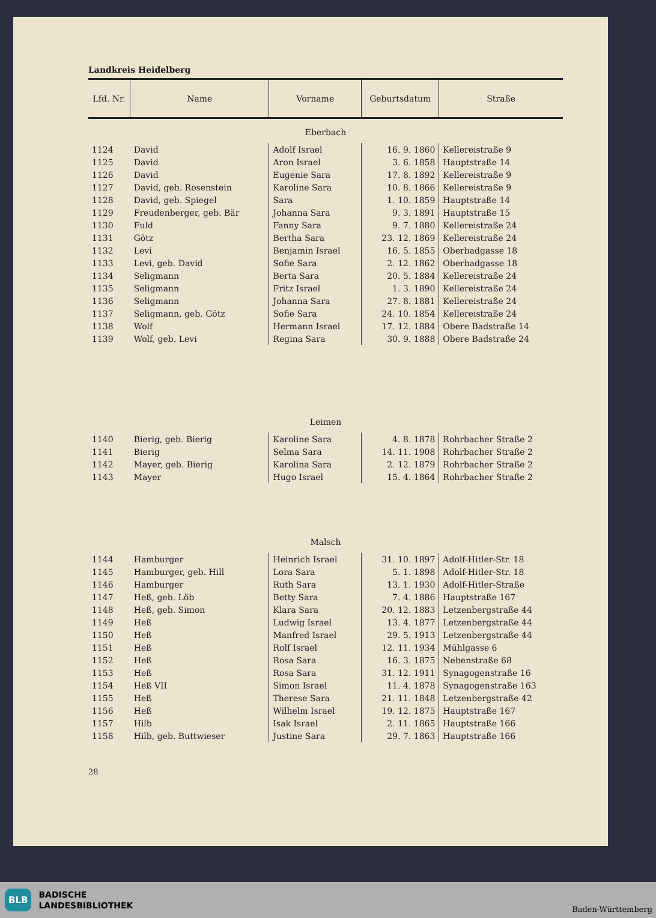Landkreis Heidelberg
| Lfd. Nr. | Name | Vorname | Geburtsdatum | Straße |
| --- | --- | --- | --- | --- |
| Eberbach | | | | |
| 1124 | David | Adolf Israel | 16. 9. 1860 | Kellereistraße 9 |
| 1125 | David | Aron Israel | 3. 6. 1858 | Hauptstraße 14 |
| 1126 | David | Eugenie Sara | 17. 8. 1892 | Kellereistraße 9 |
| 1127 | David, geb. Rosenstein | Karoline Sara | 10. 8. 1866 | Kellereistraße 9 |
| 1128 | David, geb. Spiegel | Sara | 1. 10. 1859 | Hauptstraße 14 |
| 1129 | Freudenberger, geb. Bär | Johanna Sara | 9. 3. 1891 | Hauptstraße 15 |
| 1130 | Fuld | Fanny Sara | 9. 7. 1880 | Kellereistraße 24 |
| 1131 | Götz | Bertha Sara | 23. 12. 1869 | Kellereistraße 24 |
| 1132 | Levi | Benjamin Israel | 16. 5. 1855 | Oberbadgasse 18 |
| 1133 | Levi, geb. David | Sofie Sara | 2. 12. 1862 | Oberbadgasse 18 |
| 1134 | Seligmann | Berta Sara | 20. 5. 1884 | Kellereistraße 24 |
| 1135 | Seligmann | Fritz Israel | 1. 3. 1890 | Kellereistraße 24 |
| 1136 | Seligmann | Johanna Sara | 27. 8. 1881 | Kellereistraße 24 |
| 1137 | Seligmann, geb. Götz | Sofie Sara | 24. 10. 1854 | Kellereistraße 24 |
| 1138 | Wolf | Hermann Israel | 17. 12. 1884 | Obere Badstraße 14 |
| 1139 | Wolf, geb. Levi | Regina Sara | 30. 9. 1888 | Obere Badstraße 24 |
| Leimen | | | | |
| 1140 | Bierig, geb. Bierig | Karoline Sara | 4. 8. 1878 | Rohrbacher Straße 2 |
| 1141 | Bierig | Selma Sara | 14. 11. 1908 | Rohrbacher Straße 2 |
| 1142 | Mayer, geb. Bierig | Karolina Sara | 2. 12. 1879 | Rohrbacher Straße 2 |
| 1143 | Mayer | Hugo Israel | 15. 4. 1864 | Rohrbacher Straße 2 |
| Malsch | | | | |
| 1144 | Hamburger | Heinrich Israel | 31. 10. 1897 | Adolf-Hitler-Str. 18 |
| 1145 | Hamburger, geb. Hill | Lora Sara | 5. 1. 1898 | Adolf-Hitler-Str. 18 |
| 1146 | Hamburger | Ruth Sara | 13. 1. 1930 | Adolf-Hitler-Straße |
| 1147 | Heß, geb. Löb | Betty Sara | 7. 4. 1886 | Hauptstraße 167 |
| 1148 | Heß, geb. Simon | Klara Sara | 20. 12. 1883 | Letzenbergstraße 44 |
| 1149 | Heß | Ludwig Israel | 13. 4. 1877 | Letzenbergstraße 44 |
| 1150 | Heß | Manfred Israel | 29. 5. 1913 | Letzenbergstraße 44 |
| 1151 | Heß | Rolf Israel | 12. 11. 1934 | Mühlgasse 6 |
| 1152 | Heß | Rosa Sara | 16. 3. 1875 | Nebenstraße 68 |
| 1153 | Heß | Rosa Sara | 31. 12. 1911 | Synagogenstraße 16 |
| 1154 | Heß VII | Simon Israel | 11. 4. 1878 | Synagogenstraße 163 |
| 1155 | Heß | Therese Sara | 21. 11. 1848 | Letzenbergstraße 42 |
| 1156 | Heß | Wilhelm Israel | 19. 12. 1875 | Hauptstraße 167 |
| 1157 | Hilb | Isak Israel | 2. 11. 1865 | Hauptstraße 166 |
| 1158 | Hilb, geb. Buttwieser | Justine Sara | 29. 7. 1863 | Hauptstraße 166 |
28
BLB
BADISCHE
LANDESBIBLIOTHEK
Baden-Württemberg